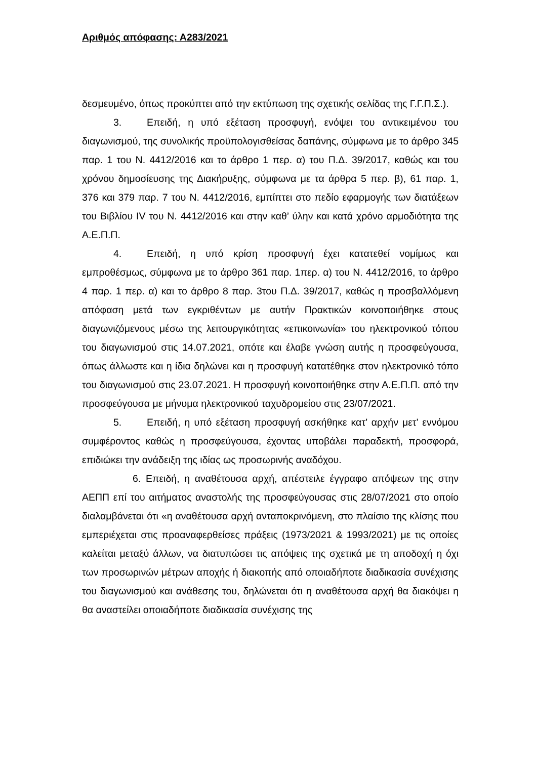Αριθμός απόφασης: Α283/2021
δεσμευμένο, όπως προκύπτει από την εκτύπωση της σχετικής σελίδας της Γ.Γ.Π.Σ.).
3. Επειδή, η υπό εξέταση προσφυγή, ενόψει του αντικειμένου του διαγωνισμού, της συνολικής προϋπολογισθείσας δαπάνης, σύμφωνα με το άρθρο 345 παρ. 1 του Ν. 4412/2016 και το άρθρο 1 περ. α) του Π.Δ. 39/2017, καθώς και του χρόνου δημοσίευσης της Διακήρυξης, σύμφωνα με τα άρθρα 5 περ. β), 61 παρ. 1, 376 και 379 παρ. 7 του Ν. 4412/2016, εμπίπτει στο πεδίο εφαρμογής των διατάξεων του Βιβλίου IV του Ν. 4412/2016 και στην καθ’ ύλην και κατά χρόνο αρμοδιότητα της Α.Ε.Π.Π.
4. Επειδή, η υπό κρίση προσφυγή έχει κατατεθεί νομίμως και εμπροθέσμως, σύμφωνα με το άρθρο 361 παρ. 1περ. α) του Ν. 4412/2016, το άρθρο 4 παρ. 1 περ. α) και το άρθρο 8 παρ. 3του Π.Δ. 39/2017, καθώς η προσβαλλόμενη απόφαση μετά των εγκριθέντων με αυτήν Πρακτικών κοινοποιήθηκε στους διαγωνιζόμενους μέσω της λειτουργικότητας «επικοινωνία» του ηλεκτρονικού τόπου του διαγωνισμού στις 14.07.2021, οπότε και έλαβε γνώση αυτής η προσφεύγουσα, όπως άλλωστε και η ίδια δηλώνει και η προσφυγή κατατέθηκε στον ηλεκτρονικό τόπο του διαγωνισμού στις 23.07.2021. Η προσφυγή κοινοποιήθηκε στην Α.Ε.Π.Π. από την προσφεύγουσα με μήνυμα ηλεκτρονικού ταχυδρομείου στις 23/07/2021.
5. Επειδή, η υπό εξέταση προσφυγή ασκήθηκε κατ’ αρχήν μετ’ εννόμου συμφέροντος καθώς η προσφεύγουσα, έχοντας υποβάλει παραδεκτή, προσφορά, επιδιώκει την ανάδειξη της ιδίας ως προσωρινής αναδόχου.
6. Επειδή, η αναθέτουσα αρχή, απέστειλε έγγραφο απόψεων της στην ΑΕΠΠ επί του αιτήματος αναστολής της προσφεύγουσας στις 28/07/2021 στο οποίο διαλαμβάνεται ότι «η αναθέτουσα αρχή ανταποκρινόμενη, στο πλαίσιο της κλίσης που εμπεριέχεται στις προαναφερθείσες πράξεις (1973/2021 & 1993/2021) με τις οποίες καλείται μεταξύ άλλων, να διατυπώσει τις απόψεις της σχετικά με τη αποδοχή η όχι των προσωρινών μέτρων αποχής ή διακοπής από οποιαδήποτε διαδικασία συνέχισης του διαγωνισμού και ανάθεσης του, δηλώνεται ότι η αναθέτουσα αρχή θα διακόψει η θα αναστείλει οποιαδήποτε διαδικασία συνέχισης της